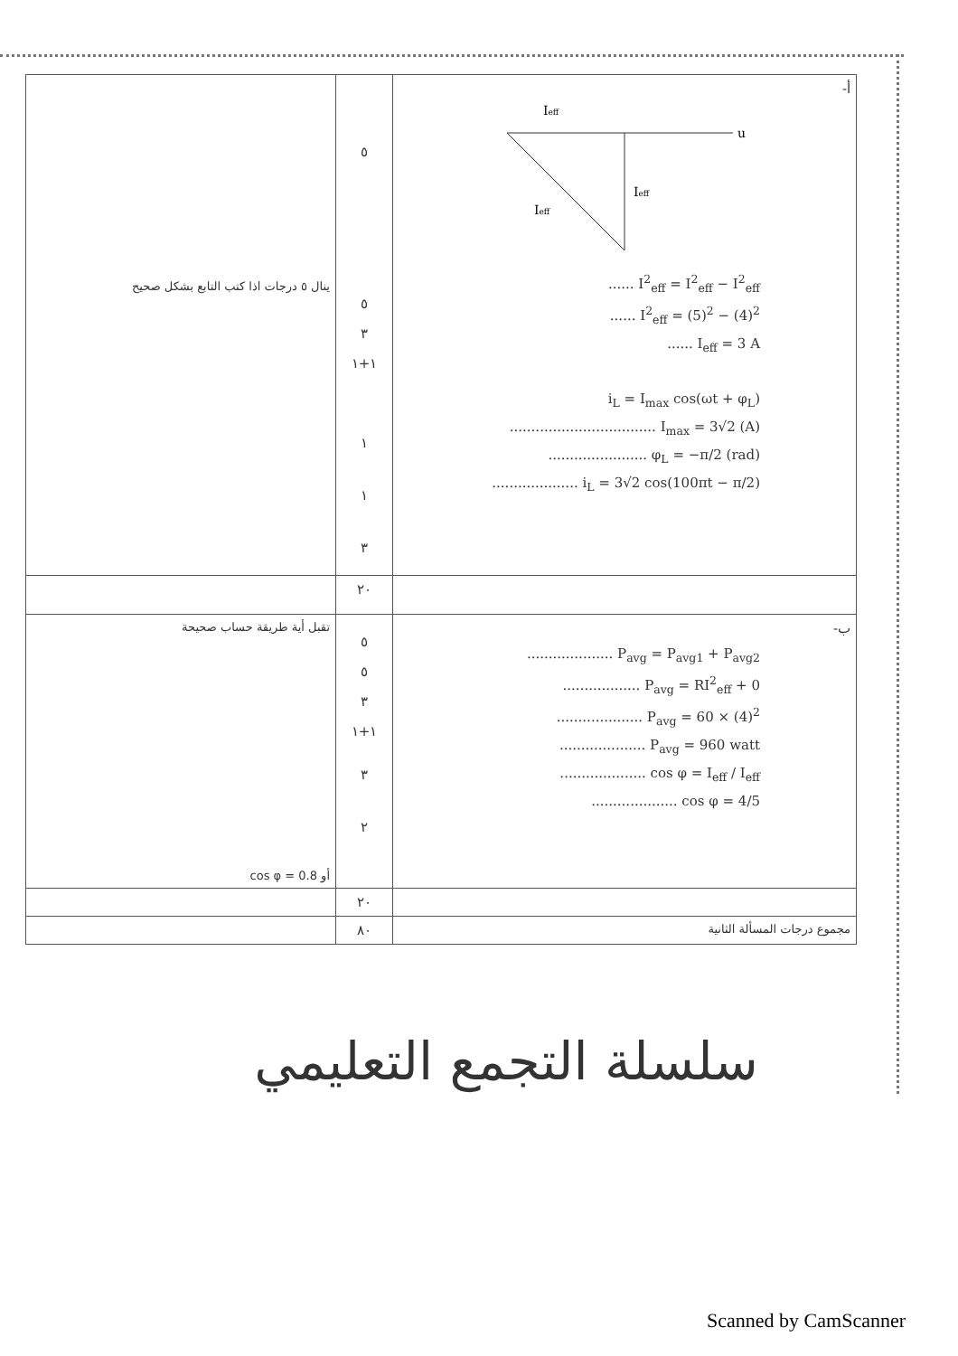| ينال ٥ درجات اذا كتب التابع بشكل صحيح | ٥ ٥ ٣ ١+١ ١ ١ ٣ | -أ I eff u I eff I eff ...... I<sup>2</sup><sub>eff</sub> = I<sup>2</sup><sub>eff</sub> − I<sup>2</sup><sub>eff</sub> ...... I<sup>2</sup><sub>eff</sub> = (5)<sup>2</sup> − (4)<sup>2</sup> ...... I<sub>eff</sub> = 3 A i<sub>L</sub> = I<sub>max</sub> cos(ωt + φ<sub>L</sub>) .................................. I<sub>max</sub> = 3√2 (A) ....................... φ<sub>L</sub> = −π/2 (rad) .................... i<sub>L</sub> = 3√2 cos(100πt − π/2) |
| | ٢٠ | |
| تقبل أية طريقة حساب صحيحة أو cos φ = 0.8 | ٥ ٥ ٣ ١+١ ٣ ٢ | -ب .................... P<sub>avg</sub> = P<sub>avg1</sub> + P<sub>avg2</sub> .................. P<sub>avg</sub> = RI<sup>2</sup><sub>eff</sub> + 0 .................... P<sub>avg</sub> = 60 × (4)<sup>2</sup> .................... P<sub>avg</sub> = 960 watt .................... cos φ = I<sub>eff</sub> / I<sub>eff</sub> .................... cos φ = 4/5 |
| | ٢٠ | |
| | ٨٠ | مجموع درجات المسألة الثانية |
سلسلة التجمع التعليمي
Scanned by CamScanner